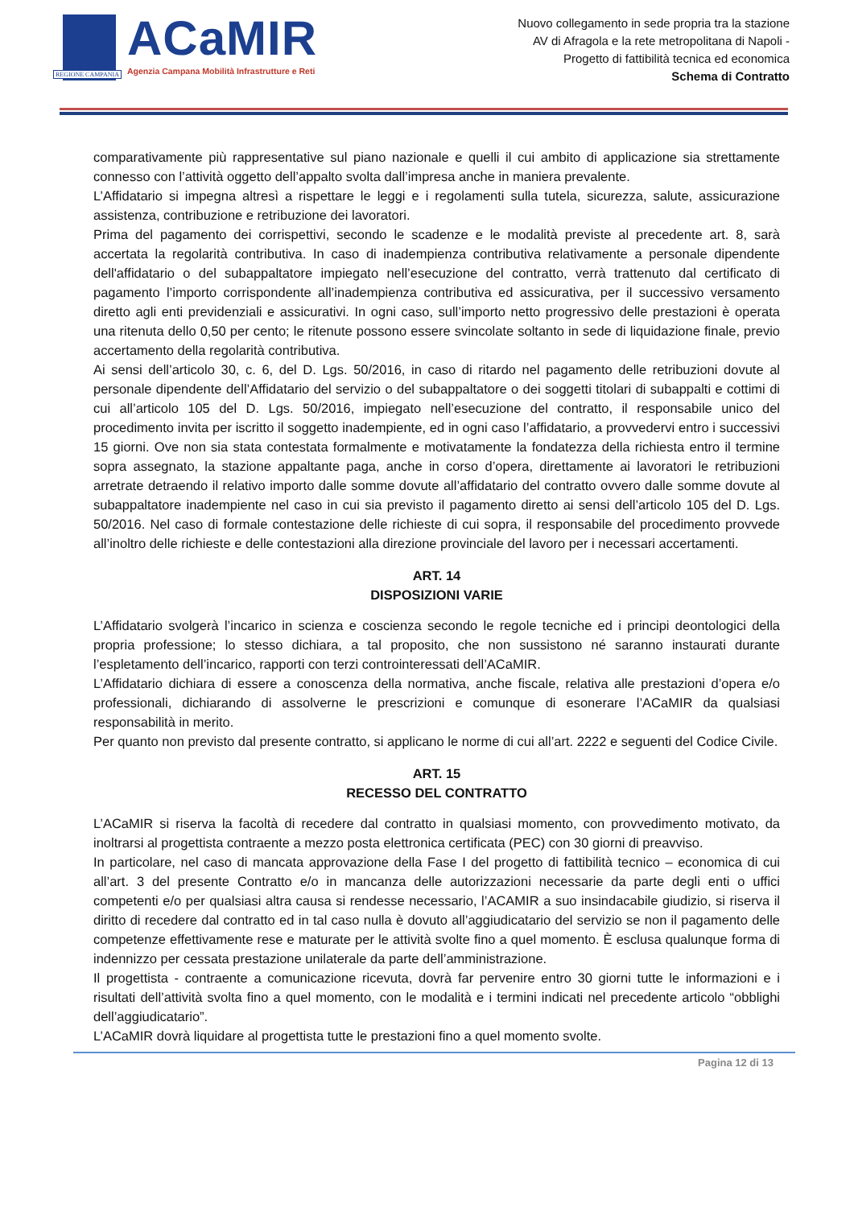REGIONE CAMPANIA
ACaMIR
Agenzia Campana Mobilità Infrastrutture e Reti
Nuovo collegamento in sede propria tra la stazione
AV di Afragola e la rete metropolitana di Napoli -
Progetto di fattibilità tecnica ed economica
Schema di Contratto
comparativamente più rappresentative sul piano nazionale e quelli il cui ambito di applicazione sia strettamente connesso con l’attività oggetto dell’appalto svolta dall’impresa anche in maniera prevalente.
L’Affidatario si impegna altresì a rispettare le leggi e i regolamenti sulla tutela, sicurezza, salute, assicurazione assistenza, contribuzione e retribuzione dei lavoratori.
Prima del pagamento dei corrispettivi, secondo le scadenze e le modalità previste al precedente art. 8, sarà accertata la regolarità contributiva. In caso di inadempienza contributiva relativamente a personale dipendente dell'affidatario o del subappaltatore impiegato nell’esecuzione del contratto, verrà trattenuto dal certificato di pagamento l’importo corrispondente all’inadempienza contributiva ed assicurativa, per il successivo versamento diretto agli enti previdenziali e assicurativi. In ogni caso, sull’importo netto progressivo delle prestazioni è operata una ritenuta dello 0,50 per cento; le ritenute possono essere svincolate soltanto in sede di liquidazione finale, previo accertamento della regolarità contributiva.
Ai sensi dell’articolo 30, c. 6, del D. Lgs. 50/2016, in caso di ritardo nel pagamento delle retribuzioni dovute al personale dipendente dell’Affidatario del servizio o del subappaltatore o dei soggetti titolari di subappalti e cottimi di cui all’articolo 105 del D. Lgs. 50/2016, impiegato nell’esecuzione del contratto, il responsabile unico del procedimento invita per iscritto il soggetto inadempiente, ed in ogni caso l’affidatario, a provvedervi entro i successivi 15 giorni. Ove non sia stata contestata formalmente e motivatamente la fondatezza della richiesta entro il termine sopra assegnato, la stazione appaltante paga, anche in corso d’opera, direttamente ai lavoratori le retribuzioni arretrate detraendo il relativo importo dalle somme dovute all’affidatario del contratto ovvero dalle somme dovute al subappaltatore inadempiente nel caso in cui sia previsto il pagamento diretto ai sensi dell’articolo 105 del D. Lgs. 50/2016. Nel caso di formale contestazione delle richieste di cui sopra, il responsabile del procedimento provvede all’inoltro delle richieste e delle contestazioni alla direzione provinciale del lavoro per i necessari accertamenti.
ART. 14
DISPOSIZIONI VARIE
L’Affidatario svolgerà l’incarico in scienza e coscienza secondo le regole tecniche ed i principi deontologici della propria professione; lo stesso dichiara, a tal proposito, che non sussistono né saranno instaurati durante l’espletamento dell’incarico, rapporti con terzi controinteressati dell’ACaMIR.
L’Affidatario dichiara di essere a conoscenza della normativa, anche fiscale, relativa alle prestazioni d’opera e/o professionali, dichiarando di assolverne le prescrizioni e comunque di esonerare l’ACaMIR da qualsiasi responsabilità in merito.
Per quanto non previsto dal presente contratto, si applicano le norme di cui all’art. 2222 e seguenti del Codice Civile.
ART. 15
RECESSO DEL CONTRATTO
L’ACaMIR si riserva la facoltà di recedere dal contratto in qualsiasi momento, con provvedimento motivato, da inoltrarsi al progettista contraente a mezzo posta elettronica certificata (PEC) con 30 giorni di preavviso.
In particolare, nel caso di mancata approvazione della Fase I del progetto di fattibilità tecnico – economica di cui all’art. 3 del presente Contratto e/o in mancanza delle autorizzazioni necessarie da parte degli enti o uffici competenti e/o per qualsiasi altra causa si rendesse necessario, l’ACAMIR a suo insindacabile giudizio, si riserva il diritto di recedere dal contratto ed in tal caso nulla è dovuto all’aggiudicatario del servizio se non il pagamento delle competenze effettivamente rese e maturate per le attività svolte fino a quel momento. È esclusa qualunque forma di indennizzo per cessata prestazione unilaterale da parte dell’amministrazione.
Il progettista - contraente a comunicazione ricevuta, dovrà far pervenire entro 30 giorni tutte le informazioni e i risultati dell’attività svolta fino a quel momento, con le modalità e i termini indicati nel precedente articolo “obblighi dell’aggiudicatario”.
L’ACaMIR dovrà liquidare al progettista tutte le prestazioni fino a quel momento svolte.
Pagina 12 di 13